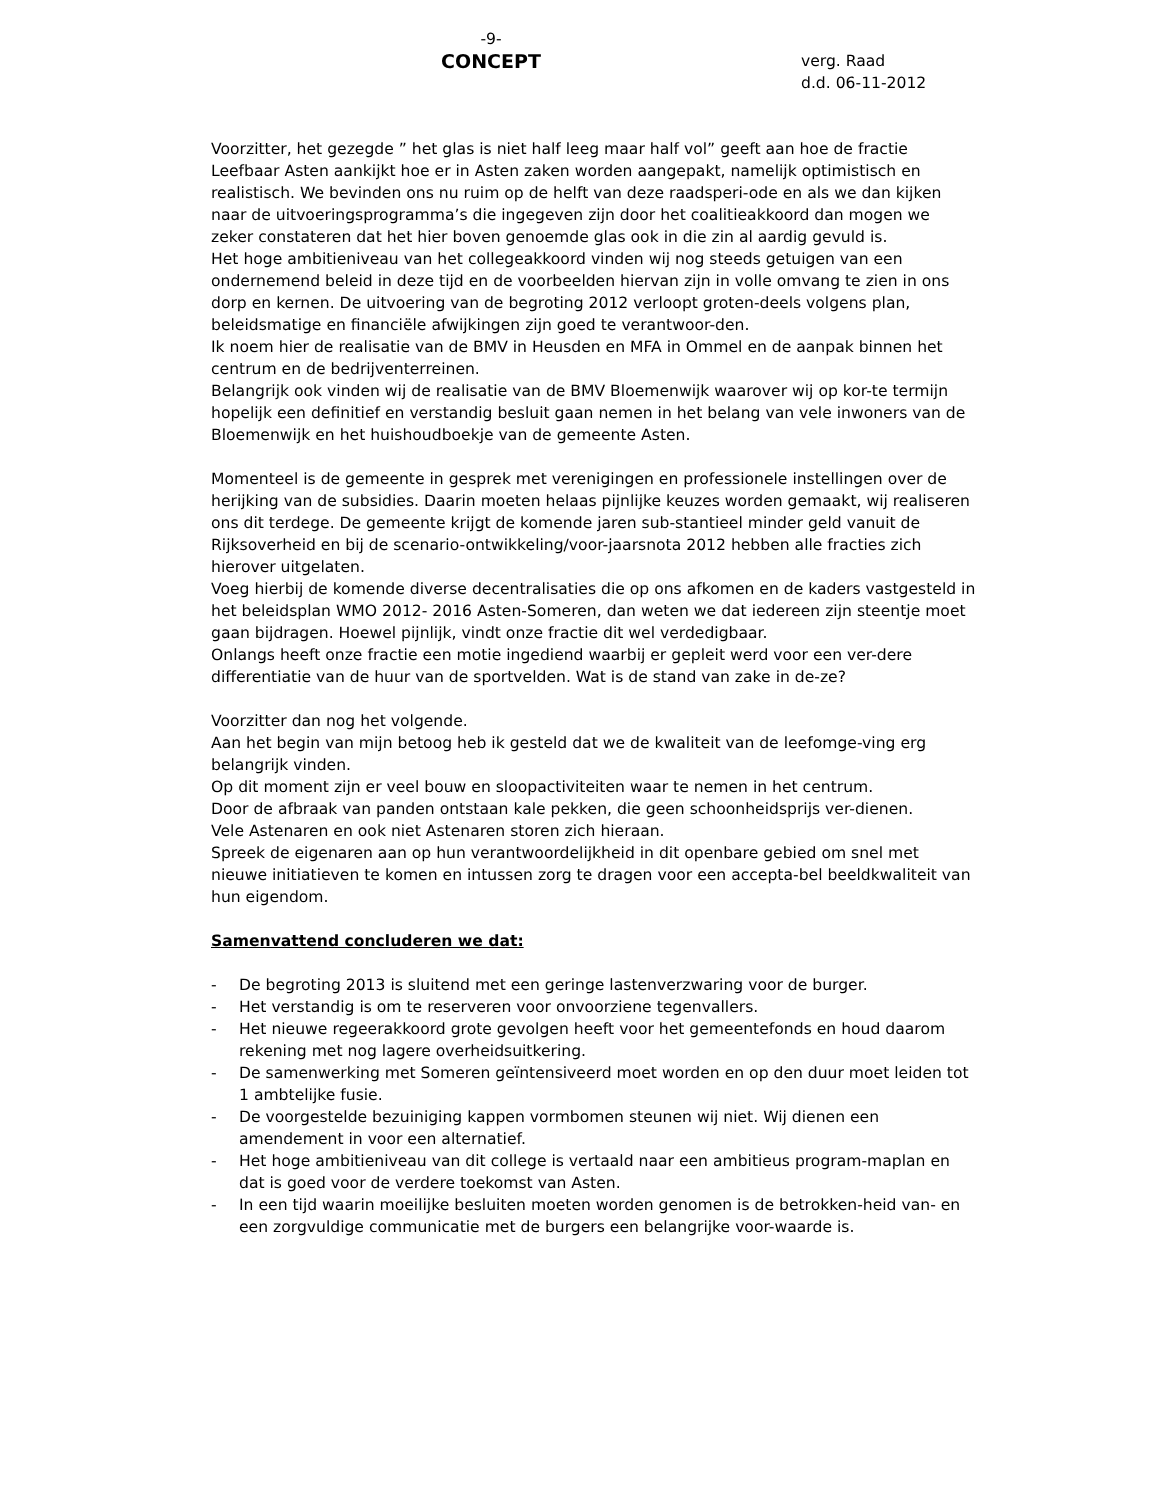-9-
CONCEPT
verg. Raad
d.d. 06-11-2012
Voorzitter, het gezegde ” het glas is niet half leeg maar half vol” geeft aan hoe de fractie Leefbaar Asten aankijkt hoe er in Asten zaken worden aangepakt, namelijk optimistisch en realistisch. We bevinden ons nu ruim op de helft van deze raadsperi-ode en als we dan kijken naar de uitvoeringsprogramma’s die ingegeven zijn door het coalitieakkoord dan mogen we zeker constateren dat het hier boven genoemde glas ook in die zin al aardig gevuld is.
Het hoge ambitieniveau van het collegeakkoord vinden wij nog steeds getuigen van een ondernemend beleid in deze tijd en de voorbeelden hiervan zijn in volle omvang te zien in ons dorp en kernen. De uitvoering van de begroting 2012 verloopt groten-deels volgens plan, beleidsmatige en financiële afwijkingen zijn goed te verantwoor-den.
Ik noem hier de realisatie van de BMV in Heusden en MFA in Ommel en de aanpak binnen het centrum en de bedrijventerreinen.
Belangrijk ook vinden wij de realisatie van de BMV Bloemenwijk waarover wij op kor-te termijn hopelijk een definitief en verstandig besluit gaan nemen in het belang van vele inwoners van de Bloemenwijk en het huishoudboekje van de gemeente Asten.
Momenteel is de gemeente in gesprek met verenigingen en professionele instellingen over de herijking van de subsidies. Daarin moeten helaas pijnlijke keuzes worden gemaakt, wij realiseren ons dit terdege. De gemeente krijgt de komende jaren sub-stantieel minder geld vanuit de Rijksoverheid en bij de scenario-ontwikkeling/voor-jaarsnota 2012 hebben alle fracties zich hierover uitgelaten.
Voeg hierbij de komende diverse decentralisaties die op ons afkomen en de kaders vastgesteld in het beleidsplan WMO 2012- 2016 Asten-Someren, dan weten we dat iedereen zijn steentje moet gaan bijdragen. Hoewel pijnlijk, vindt onze fractie dit wel verdedigbaar.
Onlangs heeft onze fractie een motie ingediend waarbij er gepleit werd voor een ver-dere differentiatie van de huur van de sportvelden. Wat is de stand van zake in de-ze?
Voorzitter dan nog het volgende.
Aan het begin van mijn betoog heb ik gesteld dat we de kwaliteit van de leefomge-ving erg belangrijk vinden.
Op dit moment zijn er veel bouw en sloopactiviteiten waar te nemen in het centrum.
Door de afbraak van panden ontstaan kale pekken, die geen schoonheidsprijs ver-dienen.
Vele Astenaren en ook niet Astenaren storen zich hieraan.
Spreek de eigenaren aan op hun verantwoordelijkheid in dit openbare gebied om snel met nieuwe initiatieven te komen en intussen zorg te dragen voor een accepta-bel beeldkwaliteit van hun eigendom.
Samenvattend concluderen we dat:
- De begroting 2013 is sluitend met een geringe lastenverzwaring voor de burger.
- Het verstandig is om te reserveren voor onvoorziene tegenvallers.
- Het nieuwe regeerakkoord grote gevolgen heeft voor het gemeentefonds en houd daarom rekening met nog lagere overheidsuitkering.
- De samenwerking met Someren geïntensiveerd moet worden en op den duur moet leiden tot 1 ambtelijke fusie.
- De voorgestelde bezuiniging kappen vormbomen steunen wij niet. Wij dienen een amendement in voor een alternatief.
- Het hoge ambitieniveau van dit college is vertaald naar een ambitieus program-maplan en dat is goed voor de verdere toekomst van Asten.
- In een tijd waarin moeilijke besluiten moeten worden genomen is de betrokken-heid van- en een zorgvuldige communicatie met de burgers een belangrijke voor-waarde is.